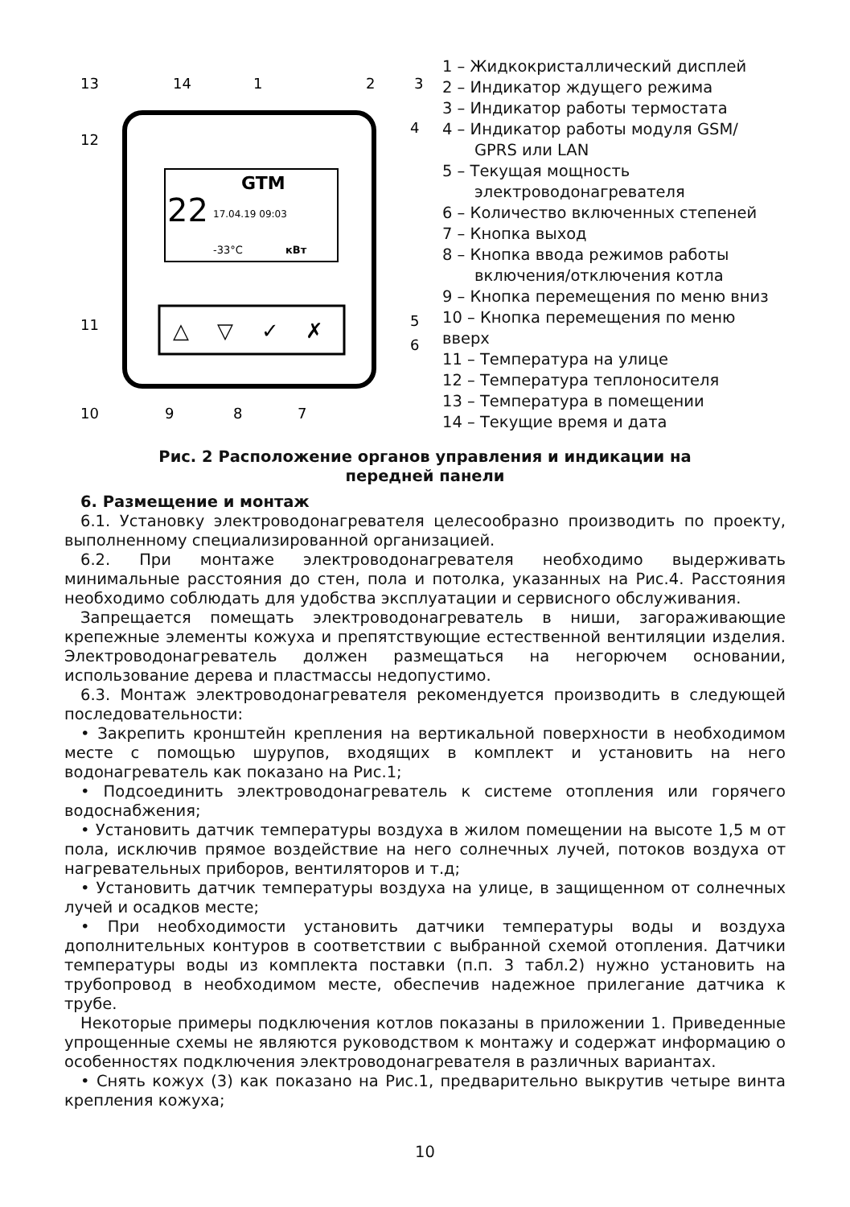GTM
22
17.04.19 09:03
-33°C
кВт
△
▽
✓
✗
13
14
1
2
3
4
12
11
5
6
10
9
8
7
1 – Жидкокристаллический дисплей
2 – Индикатор ждущего режима
3 – Индикатор работы термостата
4 – Индикатор работы модуля GSM/
GPRS или LAN
5 – Текущая мощность
электроводонагревателя
6 – Количество включенных степеней
7 – Кнопка выход
8 – Кнопка ввода режимов работы
включения/отключения котла
9 – Кнопка перемещения по меню вниз
10 – Кнопка перемещения по меню вверх
11 – Температура на улице
12 – Температура теплоносителя
13 – Температура в помещении
14 – Текущие время и дата
Рис. 2 Расположение органов управления и индикации на
передней панели
6. Размещение и монтаж
6.1. Установку электроводонагревателя целесообразно производить по проекту, выполненному специализированной организацией.
6.2. При монтаже электроводонагревателя необходимо выдерживать минимальные расстояния до стен, пола и потолка, указанных на Рис.4. Расстояния необходимо соблюдать для удобства эксплуатации и сервисного обслуживания.
Запрещается помещать электроводонагреватель в ниши, загораживающие крепежные элементы кожуха и препятствующие естественной вентиляции изделия. Электроводонагреватель должен размещаться на негорючем основании, использование дерева и пластмассы недопустимо.
6.3. Монтаж электроводонагревателя рекомендуется производить в следующей последовательности:
• Закрепить кронштейн крепления на вертикальной поверхности в необходимом месте с помощью шурупов, входящих в комплект и установить на него водонагреватель как показано на Рис.1;
• Подсоединить электроводонагреватель к системе отопления или горячего водоснабжения;
• Установить датчик температуры воздуха в жилом помещении на высоте 1,5 м от пола, исключив прямое воздействие на него солнечных лучей, потоков воздуха от нагревательных приборов, вентиляторов и т.д;
• Установить датчик температуры воздуха на улице, в защищенном от солнечных лучей и осадков месте;
• При необходимости установить датчики температуры воды и воздуха дополнительных контуров в соответствии с выбранной схемой отопления. Датчики температуры воды из комплекта поставки (п.п. 3 табл.2) нужно установить на трубопровод в необходимом месте, обеспечив надежное прилегание датчика к трубе.
Некоторые примеры подключения котлов показаны в приложении 1. Приведенные упрощенные схемы не являются руководством к монтажу и содержат информацию о особенностях подключения электроводонагревателя в различных вариантах.
• Снять кожух (3) как показано на Рис.1, предварительно выкрутив четыре винта крепления кожуха;
10